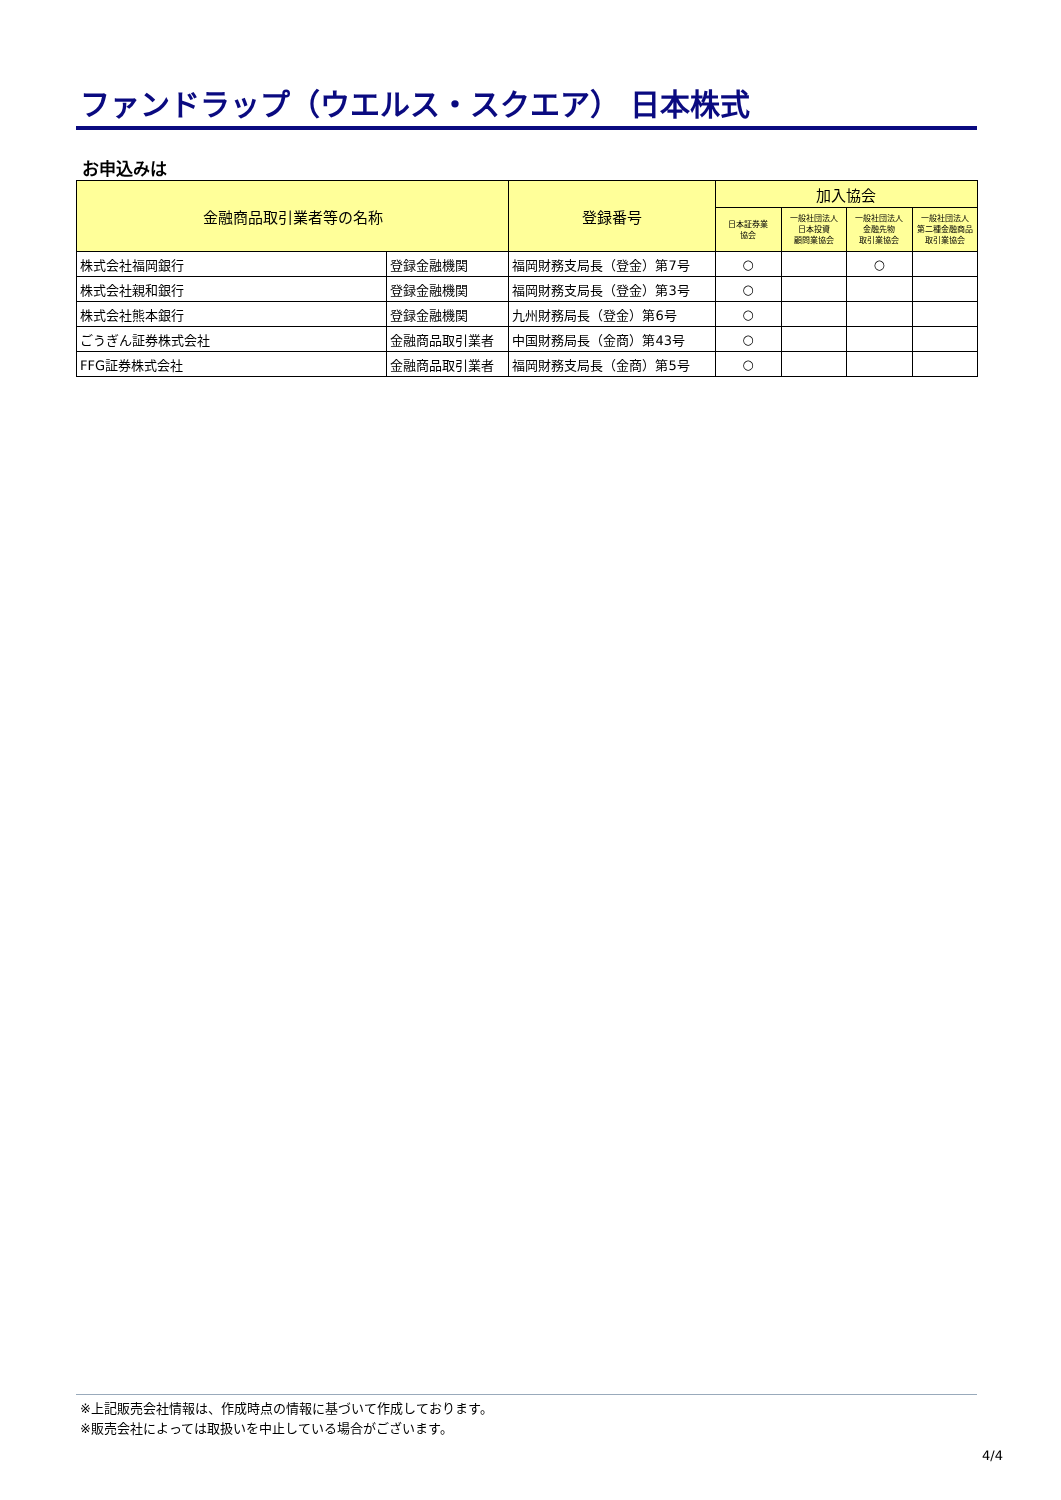ファンドラップ（ウエルス・スクエア） 日本株式
お申込みは
| 金融商品取引業者等の名称 | | 登録番号 | 加入協会 | | | |
| --- | --- | --- | --- | --- | --- | --- |
| | | | 日本証券業 協会 | 一般社団法人 日本投資 顧問業協会 | 一般社団法人 金融先物 取引業協会 | 一般社団法人 第二種金融商品 取引業協会 |
| 株式会社福岡銀行 | 登録金融機関 | 福岡財務支局長（登金）第7号 | ○ | | ○ | |
| 株式会社親和銀行 | 登録金融機関 | 福岡財務支局長（登金）第3号 | ○ | | | |
| 株式会社熊本銀行 | 登録金融機関 | 九州財務局長（登金）第6号 | ○ | | | |
| ごうぎん証券株式会社 | 金融商品取引業者 | 中国財務局長（金商）第43号 | ○ | | | |
| FFG証券株式会社 | 金融商品取引業者 | 福岡財務支局長（金商）第5号 | ○ | | | |
※上記販売会社情報は、作成時点の情報に基づいて作成しております。
※販売会社によっては取扱いを中止している場合がございます。
4/4